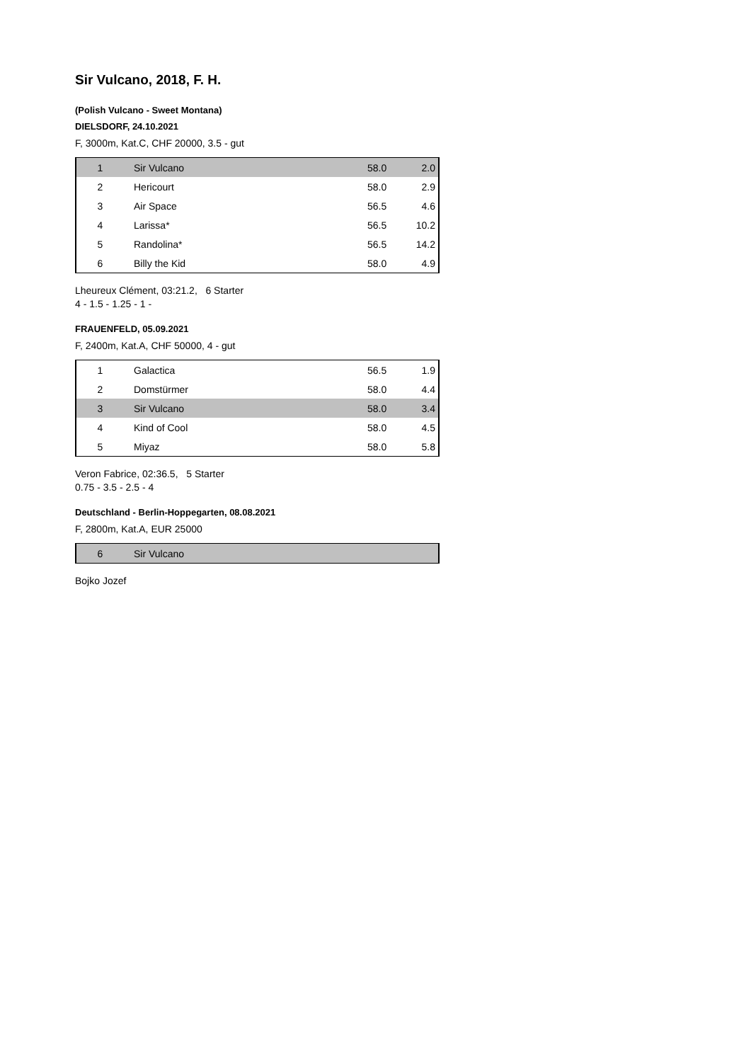Sir Vulcano, 2018, F. H.
(Polish Vulcano - Sweet Montana)
DIELSDORF, 24.10.2021
F, 3000m, Kat.C, CHF 20000, 3.5 - gut
| 1 | Sir Vulcano | 58.0 | 2.0 |
| 2 | Hericourt | 58.0 | 2.9 |
| 3 | Air Space | 56.5 | 4.6 |
| 4 | Larissa* | 56.5 | 10.2 |
| 5 | Randolina* | 56.5 | 14.2 |
| 6 | Billy the Kid | 58.0 | 4.9 |
Lheureux Clément, 03:21.2, 6 Starter
4 - 1.5 - 1.25 - 1 -
FRAUENFELD, 05.09.2021
F, 2400m, Kat.A, CHF 50000, 4 - gut
| 1 | Galactica | 56.5 | 1.9 |
| 2 | Domstürmer | 58.0 | 4.4 |
| 3 | Sir Vulcano | 58.0 | 3.4 |
| 4 | Kind of Cool | 58.0 | 4.5 |
| 5 | Miyaz | 58.0 | 5.8 |
Veron Fabrice, 02:36.5, 5 Starter
0.75 - 3.5 - 2.5 - 4
Deutschland - Berlin-Hoppegarten, 08.08.2021
F, 2800m, Kat.A, EUR 25000
| 6 | Sir Vulcano | | |
Bojko Jozef